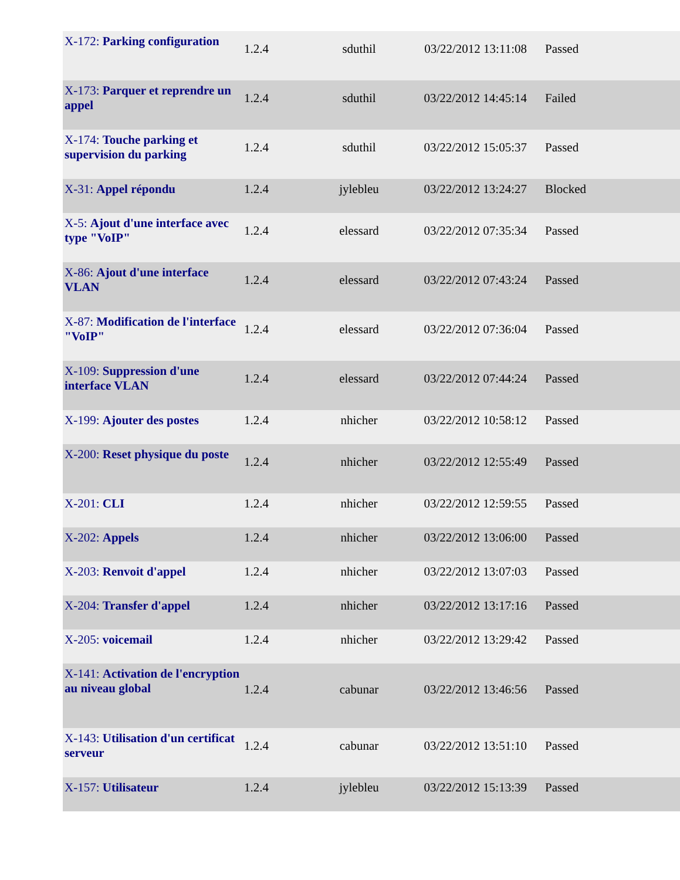| X-172: Parking configuration | 1.2.4 | sduthil | 03/22/2012 13:11:08 | Passed |
| X-173: Parquer et reprendre un appel | 1.2.4 | sduthil | 03/22/2012 14:45:14 | Failed |
| X-174: Touche parking et supervision du parking | 1.2.4 | sduthil | 03/22/2012 15:05:37 | Passed |
| X-31: Appel répondu | 1.2.4 | jylebleu | 03/22/2012 13:24:27 | Blocked |
| X-5: Ajout d'une interface avec type "VoIP" | 1.2.4 | elessard | 03/22/2012 07:35:34 | Passed |
| X-86: Ajout d'une interface VLAN | 1.2.4 | elessard | 03/22/2012 07:43:24 | Passed |
| X-87: Modification de l'interface "VoIP" | 1.2.4 | elessard | 03/22/2012 07:36:04 | Passed |
| X-109: Suppression d'une interface VLAN | 1.2.4 | elessard | 03/22/2012 07:44:24 | Passed |
| X-199: Ajouter des postes | 1.2.4 | nhicher | 03/22/2012 10:58:12 | Passed |
| X-200: Reset physique du poste | 1.2.4 | nhicher | 03/22/2012 12:55:49 | Passed |
| X-201: CLI | 1.2.4 | nhicher | 03/22/2012 12:59:55 | Passed |
| X-202: Appels | 1.2.4 | nhicher | 03/22/2012 13:06:00 | Passed |
| X-203: Renvoit d'appel | 1.2.4 | nhicher | 03/22/2012 13:07:03 | Passed |
| X-204: Transfer d'appel | 1.2.4 | nhicher | 03/22/2012 13:17:16 | Passed |
| X-205: voicemail | 1.2.4 | nhicher | 03/22/2012 13:29:42 | Passed |
| X-141: Activation de l'encryption au niveau global | 1.2.4 | cabunar | 03/22/2012 13:46:56 | Passed |
| X-143: Utilisation d'un certificat serveur | 1.2.4 | cabunar | 03/22/2012 13:51:10 | Passed |
| X-157: Utilisateur | 1.2.4 | jylebleu | 03/22/2012 15:13:39 | Passed |